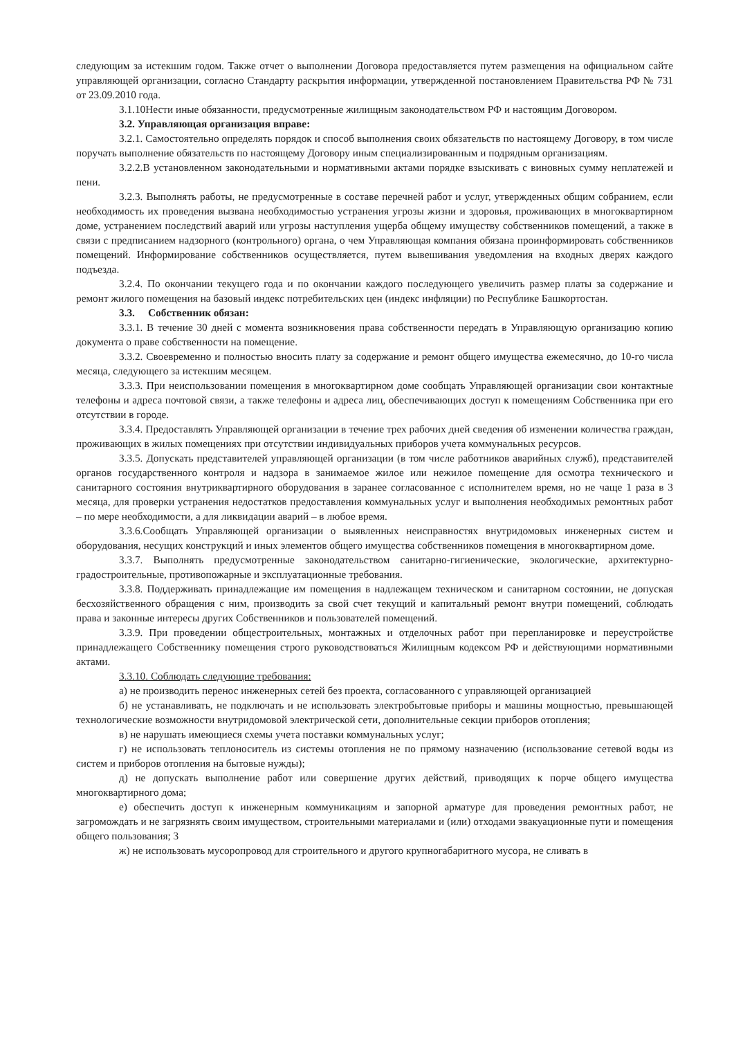следующим за истекшим годом. Также отчет о выполнении Договора предоставляется путем размещения на официальном сайте управляющей организации, согласно Стандарту раскрытия информации, утвержденной постановлением Правительства РФ № 731 от 23.09.2010 года.
3.1.10Нести иные обязанности, предусмотренные жилищным законодательством РФ и настоящим Договором.
3.2. Управляющая организация вправе:
3.2.1. Самостоятельно определять порядок и способ выполнения своих обязательств по настоящему Договору, в том числе поручать выполнение обязательств по настоящему Договору иным специализированным и подрядным организациям.
3.2.2.В установленном законодательными и нормативными актами порядке взыскивать с виновных сумму неплатежей и пени.
3.2.3. Выполнять работы, не предусмотренные в составе перечней работ и услуг, утвержденных общим собранием, если необходимость их проведения вызвана необходимостью устранения угрозы жизни и здоровья, проживающих в многоквартирном доме, устранением последствий аварий или угрозы наступления ущерба общему имуществу собственников помещений, а также в связи с предписанием надзорного (контрольного) органа, о чем Управляющая компания обязана проинформировать собственников помещений. Информирование собственников осуществляется, путем вывешивания уведомления на входных дверях каждого подъезда.
3.2.4. По окончании текущего года и по окончании каждого последующего увеличить размер платы за содержание и ремонт жилого помещения на базовый индекс потребительских цен (индекс инфляции) по Республике Башкортостан.
3.3. Собственник обязан:
3.3.1. В течение 30 дней с момента возникновения права собственности передать в Управляющую организацию копию документа о праве собственности на помещение.
3.3.2. Своевременно и полностью вносить плату за содержание и ремонт общего имущества ежемесячно, до 10-го числа месяца, следующего за истекшим месяцем.
3.3.3. При неиспользовании помещения в многоквартирном доме сообщать Управляющей организации свои контактные телефоны и адреса почтовой связи, а также телефоны и адреса лиц, обеспечивающих доступ к помещениям Собственника при его отсутствии в городе.
3.3.4. Предоставлять Управляющей организации в течение трех рабочих дней сведения об изменении количества граждан, проживающих в жилых помещениях при отсутствии индивидуальных приборов учета коммунальных ресурсов.
3.3.5. Допускать представителей управляющей организации (в том числе работников аварийных служб), представителей органов государственного контроля и надзора в занимаемое жилое или нежилое помещение для осмотра технического и санитарного состояния внутриквартирного оборудования в заранее согласованное с исполнителем время, но не чаще 1 раза в 3 месяца, для проверки устранения недостатков предоставления коммунальных услуг и выполнения необходимых ремонтных работ – по мере необходимости, а для ликвидации аварий – в любое время.
3.3.6.Сообщать Управляющей организации о выявленных неисправностях внутридомовых инженерных систем и оборудования, несущих конструкций и иных элементов общего имущества собственников помещения в многоквартирном доме.
3.3.7. Выполнять предусмотренные законодательством санитарно-гигиенические, экологические, архитектурно-градостроительные, противопожарные и эксплуатационные требования.
3.3.8. Поддерживать принадлежащие им помещения в надлежащем техническом и санитарном состоянии, не допуская бесхозяйственного обращения с ним, производить за свой счет текущий и капитальный ремонт внутри помещений, соблюдать права и законные интересы других Собственников и пользователей помещений.
3.3.9. При проведении общестроительных, монтажных и отделочных работ при перепланировке и переустройстве принадлежащего Собственнику помещения строго руководствоваться Жилищным кодексом РФ и действующими нормативными актами.
3.3.10. Соблюдать следующие требования:
а) не производить перенос инженерных сетей без проекта, согласованного с управляющей организацией
б) не устанавливать, не подключать и не использовать электробытовые приборы и машины мощностью, превышающей технологические возможности внутридомовой электрической сети, дополнительные секции приборов отопления;
в) не нарушать имеющиеся схемы учета поставки коммунальных услуг;
г) не использовать теплоноситель из системы отопления не по прямому назначению (использование сетевой воды из систем и приборов отопления на бытовые нужды);
д) не допускать выполнение работ или совершение других действий, приводящих к порче общего имущества многоквартирного дома;
е) обеспечить доступ к инженерным коммуникациям и запорной арматуре для проведения ремонтных работ, не загромождать и не загрязнять своим имуществом, строительными материалами и (или) отходами эвакуационные пути и помещения общего пользования; 3
ж) не использовать мусоропровод для строительного и другого крупногабаритного мусора, не сливать в